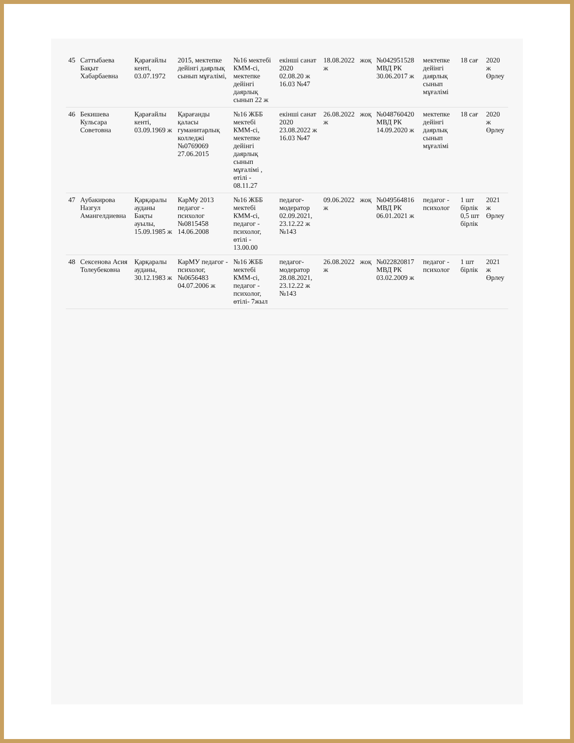| 45 | Саттыбаева Бақыт Хабарбаевна | Қарағайлы кенті, 03.07.1972 | 2015, мектепке дейінгі даярлық сынып мұғалімі, | №16 мектебі КММ-сі, мектепке дейінгі даярлық сынып 22 ж | екінші санат 2020 02.08.20 ж 16.03 №47 | 18.08.2022 ж | жоқ | №042951528 МВД РК 30.06.2017 ж | мектепке дейінгі даярлық сынып мұғалімі | 18 сағ | 2020 ж Өрлеу |
| 46 | Бекишева Кульсара Советовна | Қарағайлы кенті, 03.09.1969 ж | Қарағанды қаласы гуманитарлық колледжі №0769069 27.06.2015 | №16 ЖББ мектебі КММ-сі, мектепке дейінгі даярлық сынып мұғалімі , өтілі - 08.11.27 | екінші санат 2020 23.08.2022 ж 16.03 №47 | 26.08.2022 ж | жоқ | №048760420 МВД РК 14.09.2020 ж | мектепке дейінгі даярлық сынып мұғалімі | 18 сағ | 2020 ж Өрлеу |
| 47 | Аубакирова Назгул Амангелдиевна | Қарқаралы ауданы Бақты ауылы, 15.09.1985 ж | КарМу 2013 педагог - психолог №0815458 14.06.2008 | №16 ЖББ мектебі КММ-сі, педагог - психолог, өтілі - 13.00.00 | педагог-модератор 02.09.2021, 23.12.22 ж №143 | 09.06.2022 ж | жоқ | №049564816 МВД РК 06.01.2021 ж | педагог - психолог | 1 шт бірлік 0,5 шт бірлік | 2021 ж Өрлеу |
| 48 | Сексенова Асия Толеубековна | Қарқаралы ауданы, 30.12.1983 ж | КарМУ педагог - психолог, №0656483 04.07.2006 ж | №16 ЖББ мектебі КММ-сі, педагог - психолог, өтілі- 7жыл | педагог-модератор 28.08.2021, 23.12.22 ж №143 | 26.08.2022 ж | жоқ | №022820817 МВД РК 03.02.2009 ж | педагог - психолог | 1 шт бірлік | 2021 ж Өрлеу |